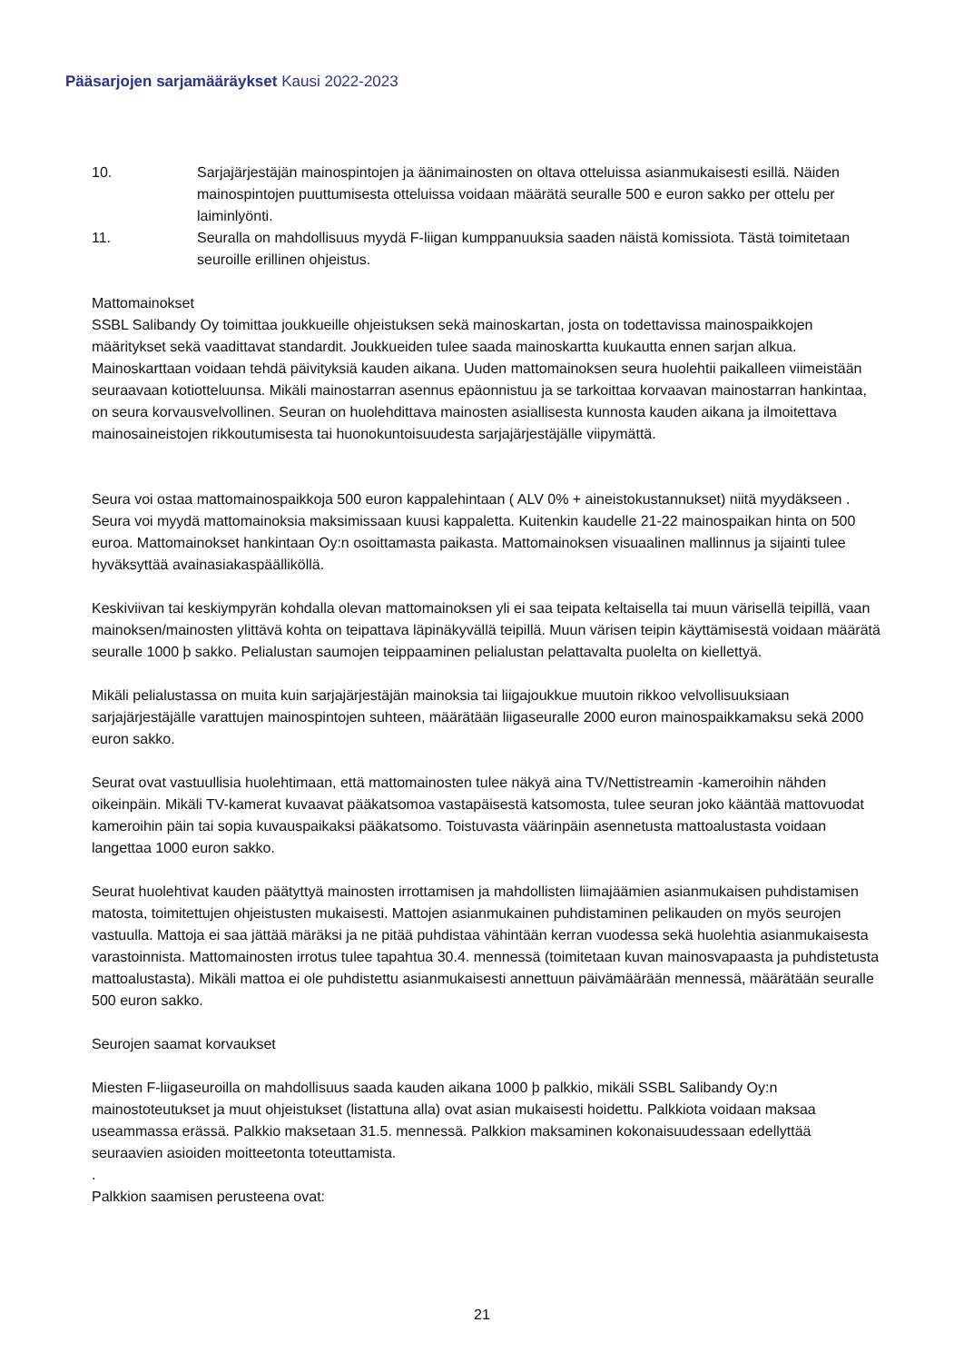Pääsarjojen sarjamääräykset Kausi 2022-2023
10. Sarjajärjestäjän mainospintojen ja äänimainosten on oltava otteluissa asianmukaisesti esillä. Näiden mainospintojen puuttumisesta otteluissa voidaan määrätä seuralle 500 e euron sakko per ottelu per laiminlyönti.
11. Seuralla on mahdollisuus myydä F-liigan kumppanuuksia saaden näistä komissiota. Tästä toimitetaan seuroille erillinen ohjeistus.
Mattomainokset
SSBL Salibandy Oy toimittaa joukkueille ohjeistuksen sekä mainoskartan, josta on todettavissa mainospaikkojen määritykset sekä vaadittavat standardit. Joukkueiden tulee saada mainoskartta kuukautta ennen sarjan alkua. Mainoskarttaan voidaan tehdä päivityksiä kauden aikana. Uuden mattomainoksen seura huolehtii paikalleen viimeistään seuraavaan kotiotteluunsa. Mikäli mainostarran asennus epäonnistuu ja se tarkoittaa korvaavan mainostarran hankintaa, on seura korvausvelvollinen. Seuran on huolehdittava mainosten asiallisesta kunnosta kauden aikana ja ilmoitettava mainosaineistojen rikkoutumisesta tai huonokuntoisuudesta sarjajärjestäjälle viipymättä.
Seura voi ostaa mattomainospaikkoja 500 euron kappalehintaan ( ALV 0% + aineistokustannukset) niitä myydäkseen . Seura voi myydä mattomainoksia maksimissaan kuusi kappaletta. Kuitenkin kaudelle 21-22 mainospaikan hinta on 500 euroa. Mattomainokset hankintaan Oy:n osoittamasta paikasta. Mattomainoksen visuaalinen mallinnus ja sijainti tulee hyväksyttää avainasiakaspäälliköllä.
Keskiviivan tai keskiympyrän kohdalla olevan mattomainoksen yli ei saa teipata keltaisella tai muun värisellä teipillä, vaan mainoksen/mainosten ylittävä kohta on teipattava läpinäkyvällä teipillä. Muun värisen teipin käyttämisestä voidaan määrätä seuralle 1000 þ sakko. Pelialustan saumojen teippaaminen pelialustan pelattavalta puolelta on kiellettyä.
Mikäli pelialustassa on muita kuin sarjajärjestäjän mainoksia tai liigajoukkue muutoin rikkoo velvollisuuksiaan sarjajärjestäjälle varattujen mainospintojen suhteen, määrätään liigaseuralle 2000 euron mainospaikkamaksu sekä 2000 euron sakko.
Seurat ovat vastuullisia huolehtimaan, että mattomainosten tulee näkyä aina TV/Nettistreamin -kameroihin nähden oikeinpäin. Mikäli TV-kamerat kuvaavat pääkatsomoa vastapäisestä katsomosta, tulee seuran joko kääntää mattovuodat kameroihin päin tai sopia kuvauspaikaksi pääkatsomo. Toistuvasta väärinpäin asennetusta mattoalustasta voidaan langettaa 1000 euron sakko.
Seurat huolehtivat kauden päätyttyä mainosten irrottamisen ja mahdollisten liimajäämien asianmukaisen puhdistamisen matosta, toimitettujen ohjeistusten mukaisesti. Mattojen asianmukainen puhdistaminen pelikauden on myös seurojen vastuulla. Mattoja ei saa jättää märäksi ja ne pitää puhdistaa vähintään kerran vuodessa sekä huolehtia asianmukaisesta varastoinnista. Mattomainosten irrotus tulee tapahtua 30.4. mennessä (toimitetaan kuvan mainosvapaasta ja puhdistetusta mattoalustasta). Mikäli mattoa ei ole puhdistettu asianmukaisesti annettuun päivämäärään mennessä, määrätään seuralle 500 euron sakko.
Seurojen saamat korvaukset
Miesten F-liigaseuroilla on mahdollisuus saada kauden aikana 1000 þ palkkio, mikäli SSBL Salibandy Oy:n mainostoteutukset ja muut ohjeistukset (listattuna alla) ovat asian mukaisesti hoidettu. Palkkiota voidaan maksaa useammassa erässä. Palkkio maksetaan 31.5. mennessä. Palkkion maksaminen kokonaisuudessaan edellyttää seuraavien asioiden moitteetonta toteuttamista.
.
Palkkion saamisen perusteena ovat:
21